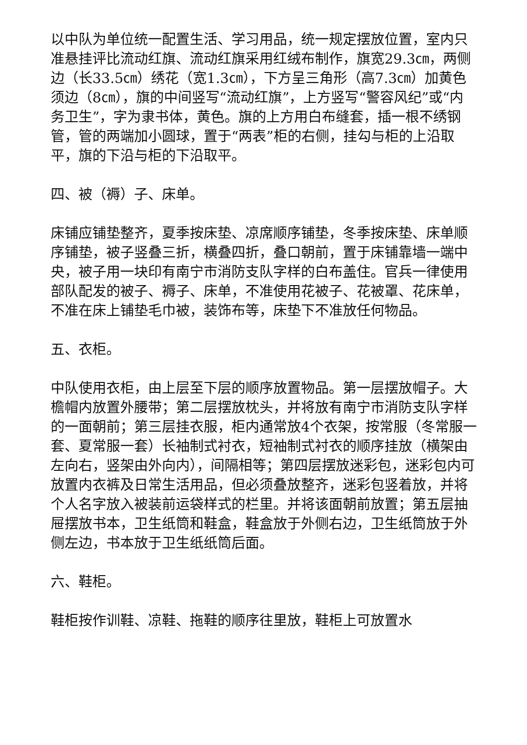以中队为单位统一配置生活、学习用品，统一规定摆放位置，室内只准悬挂评比流动红旗、流动红旗采用红绒布制作，旗宽29.3㎝，两侧边（长33.5㎝）绣花（宽1.3㎝），下方呈三角形（高7.3㎝）加黄色须边（8㎝），旗的中间竖写“流动红旗”，上方竖写“警容风纪”或“内务卫生”，字为隶书体，黄色。旗的上方用白布缝套，插一根不绣钢管，管的两端加小圆球，置于“两表”柜的右侧，挂勾与柜的上沿取平，旗的下沿与柜的下沿取平。
四、被（褥）子、床单。
床铺应铺垫整齐，夏季按床垫、凉席顺序铺垫，冬季按床垫、床单顺序铺垫，被子竖叠三折，横叠四折，叠口朝前，置于床铺靠墙一端中央，被子用一块印有南宁市消防支队字样的白布盖住。官兵一律使用部队配发的被子、褥子、床单，不准使用花被子、花被罩、花床单，不准在床上铺垫毛巾被，装饰布等，床垫下不准放任何物品。
五、衣柜。
中队使用衣柜，由上层至下层的顺序放置物品。第一层摆放帽子。大檐帽内放置外腰带；第二层摆放枕头，并将放有南宁市消防支队字样的一面朝前；第三层挂衣服，柜内通常放4个衣架，按常服（冬常服一套、夏常服一套）长袖制式衬衣，短袖制式衬衣的顺序挂放（横架由左向右，竖架由外向内），间隔相等；第四层摆放迷彩包，迷彩包内可放置内衣裤及日常生活用品，但必须叠放整齐，迷彩包竖着放，并将个人名字放入被装前运袋样式的栏里。并将该面朝前放置；第五层抽屉摆放书本，卫生纸筒和鞋盒，鞋盒放于外侧右边，卫生纸筒放于外侧左边，书本放于卫生纸纸筒后面。
六、鞋柜。
鞋柜按作训鞋、凉鞋、拖鞋的顺序往里放，鞋柜上可放置水